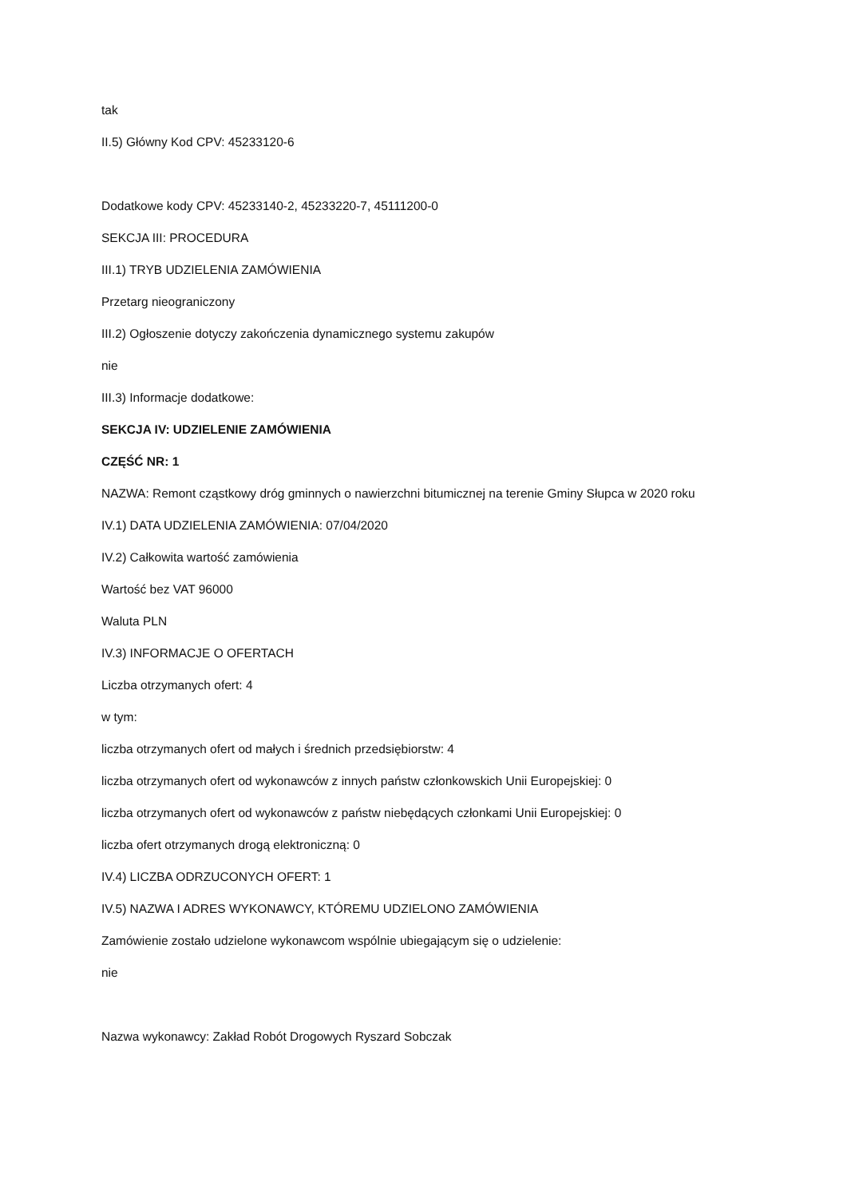tak
II.5) Główny Kod CPV: 45233120-6
Dodatkowe kody CPV: 45233140-2, 45233220-7, 45111200-0
SEKCJA III: PROCEDURA
III.1) TRYB UDZIELENIA ZAMÓWIENIA
Przetarg nieograniczony
III.2) Ogłoszenie dotyczy zakończenia dynamicznego systemu zakupów
nie
III.3) Informacje dodatkowe:
SEKCJA IV: UDZIELENIE ZAMÓWIENIA
CZĘŚĆ NR: 1
NAZWA: Remont cząstkowy dróg gminnych o nawierzchni bitumicznej na terenie Gminy Słupca w 2020 roku
IV.1) DATA UDZIELENIA ZAMÓWIENIA: 07/04/2020
IV.2) Całkowita wartość zamówienia
Wartość bez VAT 96000
Waluta PLN
IV.3) INFORMACJE O OFERTACH
Liczba otrzymanych ofert: 4
w tym:
liczba otrzymanych ofert od małych i średnich przedsiębiorstw: 4
liczba otrzymanych ofert od wykonawców z innych państw członkowskich Unii Europejskiej: 0
liczba otrzymanych ofert od wykonawców z państw niebędących członkami Unii Europejskiej: 0
liczba ofert otrzymanych drogą elektroniczną: 0
IV.4) LICZBA ODRZUCONYCH OFERT: 1
IV.5) NAZWA I ADRES WYKONAWCY, KTÓREMU UDZIELONO ZAMÓWIENIA
Zamówienie zostało udzielone wykonawcom wspólnie ubiegającym się o udzielenie:
nie
Nazwa wykonawcy: Zakład Robót Drogowych Ryszard Sobczak